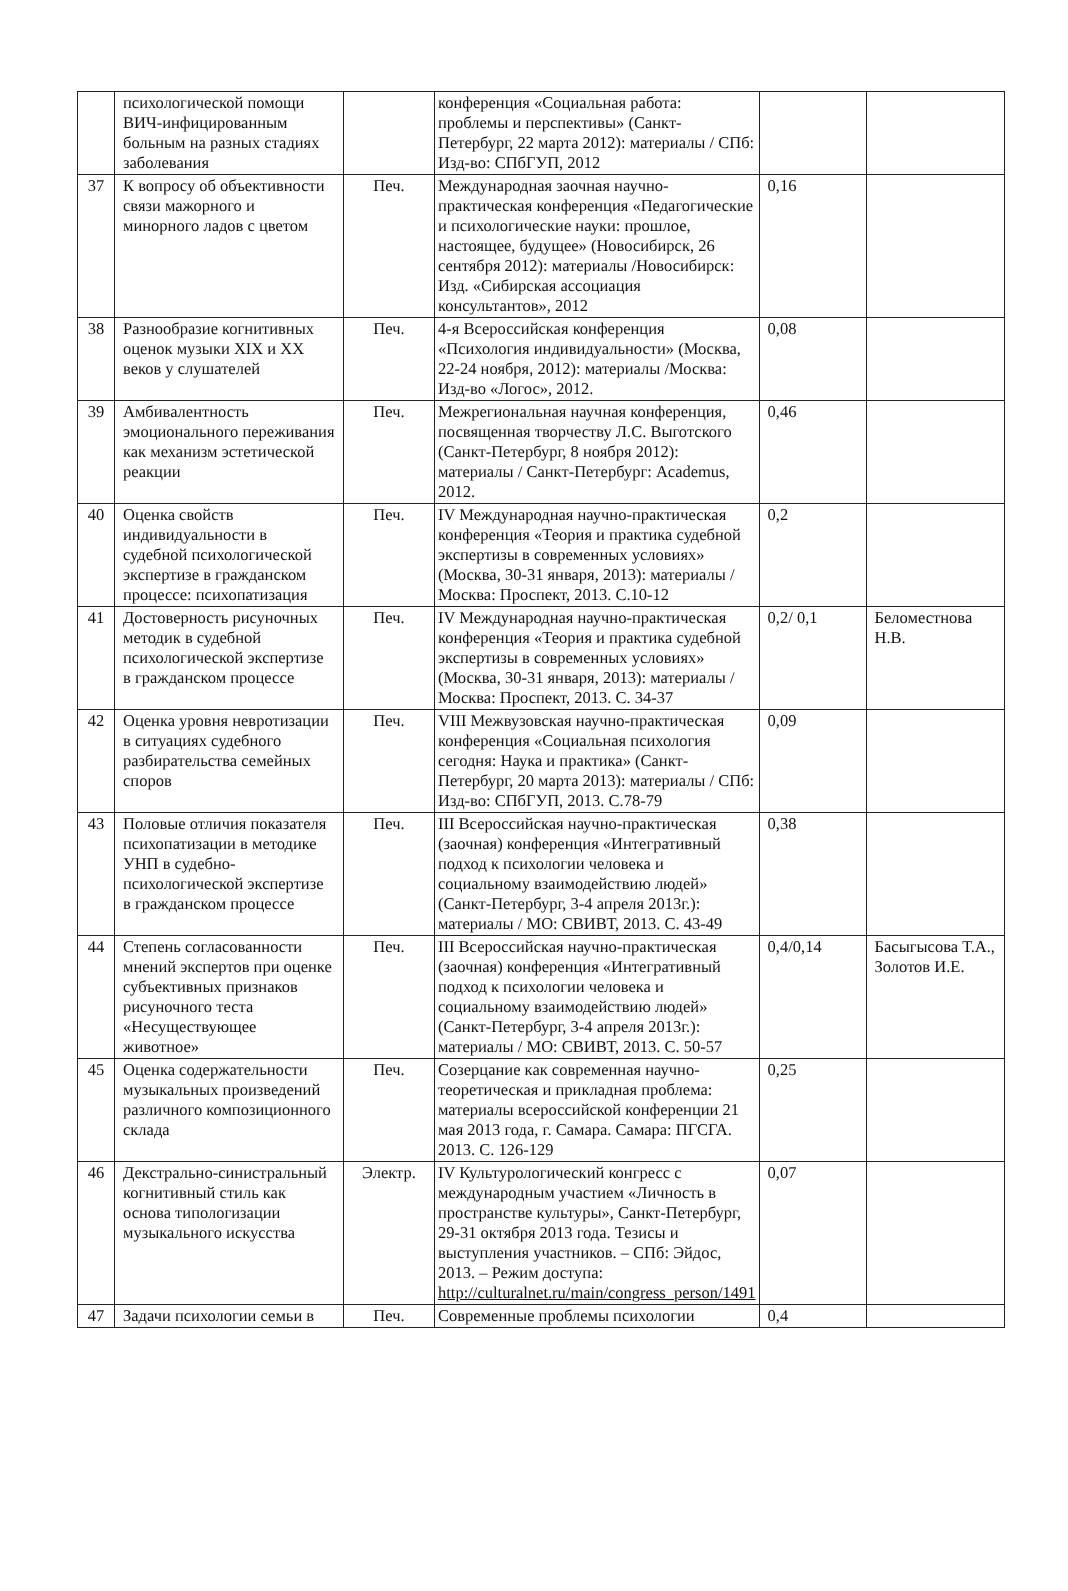| | психологической помощи ВИЧ-инфицированным больным на разных стадиях заболевания | | конференция «Социальная работа: проблемы и перспективы» (Санкт-Петербург, 22 марта 2012): материалы / СПб: Изд-во: СПбГУП, 2012 | | |
| 37 | К вопросу об объективности связи мажорного и минорного ладов с цветом | Печ. | Международная заочная научно-практическая конференция «Педагогические и психологические науки: прошлое, настоящее, будущее» (Новосибирск, 26 сентября 2012): материалы /Новосибирск: Изд. «Сибирская ассоциация консультантов», 2012 | 0,16 | |
| 38 | Разнообразие когнитивных оценок музыки XIX и XX веков у слушателей | Печ. | 4-я Всероссийская конференция «Психология индивидуальности» (Москва, 22-24 ноября, 2012): материалы /Москва: Изд-во «Логос», 2012. | 0,08 | |
| 39 | Амбивалентность эмоционального переживания как механизм эстетической реакции | Печ. | Межрегиональная научная конференция, посвященная творчеству Л.С. Выготского (Санкт-Петербург, 8 ноября 2012): материалы / Санкт-Петербург: Academus, 2012. | 0,46 | |
| 40 | Оценка свойств индивидуальности в судебной психологической экспертизе в гражданском процессе: психопатизация | Печ. | IV Международная научно-практическая конференция «Теория и практика судебной экспертизы в современных условиях» (Москва, 30-31 января, 2013): материалы /Москва: Проспект, 2013. С.10-12 | 0,2 | |
| 41 | Достоверность рисуночных методик в судебной психологической экспертизе в гражданском процессе | Печ. | IV Международная научно-практическая конференция «Теория и практика судебной экспертизы в современных условиях» (Москва, 30-31 января, 2013): материалы /Москва: Проспект, 2013. С. 34-37 | 0,2/ 0,1 | Беломестнова Н.В. |
| 42 | Оценка уровня невротизации в ситуациях судебного разбирательства семейных споров | Печ. | VIII Межвузовская научно-практическая конференция «Социальная психология сегодня: Наука и практика» (Санкт-Петербург, 20 марта 2013): материалы / СПб: Изд-во: СПбГУП, 2013. С.78-79 | 0,09 | |
| 43 | Половые отличия показателя психопатизации в методике УНП в судебно-психологической экспертизе в гражданском процессе | Печ. | III Всероссийская научно-практическая (заочная) конференция «Интегративный подход к психологии человека и социальному взаимодействию людей» (Санкт-Петербург, 3-4 апреля 2013г.): материалы / МО: СВИВТ, 2013. С. 43-49 | 0,38 | |
| 44 | Степень согласованности мнений экспертов при оценке субъективных признаков рисуночного теста «Несуществующее животное» | Печ. | III Всероссийская научно-практическая (заочная) конференция «Интегративный подход к психологии человека и социальному взаимодействию людей» (Санкт-Петербург, 3-4 апреля 2013г.): материалы / МО: СВИВТ, 2013. С. 50-57 | 0,4/0,14 | Басыгысова Т.А., Золотов И.Е. |
| 45 | Оценка содержательности музыкальных произведений различного композиционного склада | Печ. | Созерцание как современная научно-теоретическая и прикладная проблема: материалы всероссийской конференции 21 мая 2013 года, г. Самара. Самара: ПГСГА. 2013. С. 126-129 | 0,25 | |
| 46 | Декстрально-синистральный когнитивный стиль как основа типологизации музыкального искусства | Электр. | IV Культурологический конгресс с международным участием «Личность в пространстве культуры», Санкт-Петербург, 29-31 октября 2013 года. Тезисы и выступления участников. – СПб: Эйдос, 2013. – Режим доступа: http://culturalnet.ru/main/congress_person/1491 | 0,07 | |
| 47 | Задачи психологии семьи в | Печ. | Современные проблемы психологии | 0,4 | |